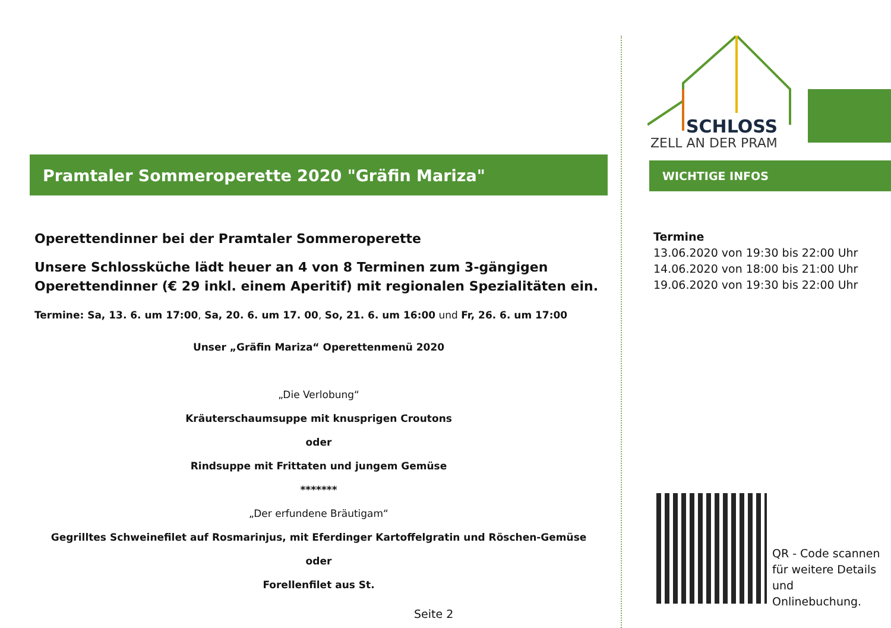SCHLOSS
ZELL AN DER PRAM
WICHTIGE INFOS
Termine
13.06.2020 von 19:30 bis 22:00 Uhr
14.06.2020 von 18:00 bis 21:00 Uhr
19.06.2020 von 19:30 bis 22:00 Uhr
QR - Code scannen
für weitere Details
und
Onlinebuchung.
Pramtaler Sommeroperette 2020 "Gräfin Mariza"
Operettendinner bei der Pramtaler Sommeroperette
Unsere Schlossküche lädt heuer an 4 von 8 Terminen zum 3-gängigen Operettendinner (€ 29 inkl. einem Aperitif) mit regionalen Spezialitäten ein.
Termine: Sa, 13. 6. um 17:00, Sa, 20. 6. um 17. 00, So, 21. 6. um 16:00 und Fr, 26. 6. um 17:00
Unser „Gräfin Mariza“ Operettenmenü 2020
„Die Verlobung“
Kräuterschaumsuppe mit knusprigen Croutons
oder
Rindsuppe mit Frittaten und jungem Gemüse
*******
„Der erfundene Bräutigam“
Gegrilltes Schweinefilet auf Rosmarinjus, mit Eferdinger Kartoffelgratin und Röschen-Gemüse
oder
Forellenfilet aus St.
Seite 2